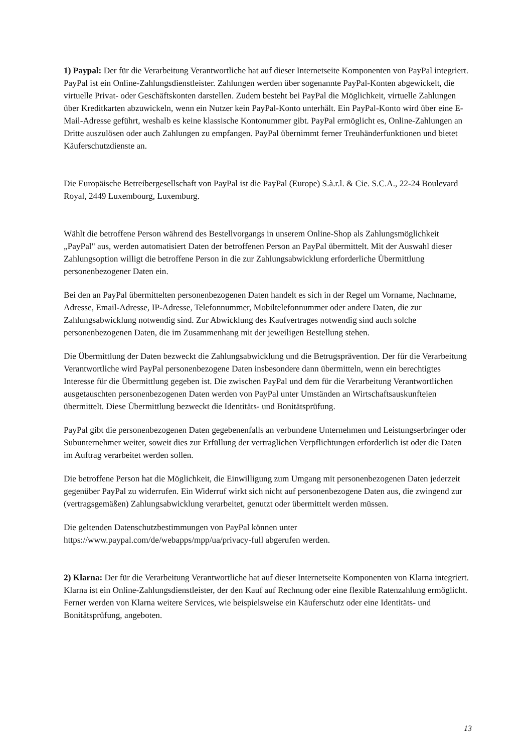1) Paypal: Der für die Verarbeitung Verantwortliche hat auf dieser Internetseite Komponenten von PayPal integriert. PayPal ist ein Online-Zahlungsdienstleister. Zahlungen werden über sogenannte PayPal-Konten abgewickelt, die virtuelle Privat- oder Geschäftskonten darstellen. Zudem besteht bei PayPal die Möglichkeit, virtuelle Zahlungen über Kreditkarten abzuwickeln, wenn ein Nutzer kein PayPal-Konto unterhält. Ein PayPal-Konto wird über eine E-Mail-Adresse geführt, weshalb es keine klassische Kontonummer gibt. PayPal ermöglicht es, Online-Zahlungen an Dritte auszulösen oder auch Zahlungen zu empfangen. PayPal übernimmt ferner Treuhänderfunktionen und bietet Käuferschutzdienste an.
Die Europäische Betreibergesellschaft von PayPal ist die PayPal (Europe) S.à.r.l. & Cie. S.C.A., 22-24 Boulevard Royal, 2449 Luxembourg, Luxemburg.
Wählt die betroffene Person während des Bestellvorgangs in unserem Online-Shop als Zahlungsmöglichkeit „PayPal" aus, werden automatisiert Daten der betroffenen Person an PayPal übermittelt. Mit der Auswahl dieser Zahlungsoption willigt die betroffene Person in die zur Zahlungsabwicklung erforderliche Übermittlung personenbezogener Daten ein.
Bei den an PayPal übermittelten personenbezogenen Daten handelt es sich in der Regel um Vorname, Nachname, Adresse, Email-Adresse, IP-Adresse, Telefonnummer, Mobiltelefonnummer oder andere Daten, die zur Zahlungsabwicklung notwendig sind. Zur Abwicklung des Kaufvertrages notwendig sind auch solche personenbezogenen Daten, die im Zusammenhang mit der jeweiligen Bestellung stehen.
Die Übermittlung der Daten bezweckt die Zahlungsabwicklung und die Betrugsprävention. Der für die Verarbeitung Verantwortliche wird PayPal personenbezogene Daten insbesondere dann übermitteln, wenn ein berechtigtes Interesse für die Übermittlung gegeben ist. Die zwischen PayPal und dem für die Verarbeitung Verantwortlichen ausgetauschten personenbezogenen Daten werden von PayPal unter Umständen an Wirtschaftsauskunfteien übermittelt. Diese Übermittlung bezweckt die Identitäts- und Bonitätsprüfung.
PayPal gibt die personenbezogenen Daten gegebenenfalls an verbundene Unternehmen und Leistungserbringer oder Subunternehmer weiter, soweit dies zur Erfüllung der vertraglichen Verpflichtungen erforderlich ist oder die Daten im Auftrag verarbeitet werden sollen.
Die betroffene Person hat die Möglichkeit, die Einwilligung zum Umgang mit personenbezogenen Daten jederzeit gegenüber PayPal zu widerrufen. Ein Widerruf wirkt sich nicht auf personenbezogene Daten aus, die zwingend zur (vertragsgemäßen) Zahlungsabwicklung verarbeitet, genutzt oder übermittelt werden müssen.
Die geltenden Datenschutzbestimmungen von PayPal können unter https://www.paypal.com/de/webapps/mpp/ua/privacy-full abgerufen werden.
2) Klarna: Der für die Verarbeitung Verantwortliche hat auf dieser Internetseite Komponenten von Klarna integriert. Klarna ist ein Online-Zahlungsdienstleister, der den Kauf auf Rechnung oder eine flexible Ratenzahlung ermöglicht. Ferner werden von Klarna weitere Services, wie beispielsweise ein Käuferschutz oder eine Identitäts- und Bonitätsprüfung, angeboten.
13